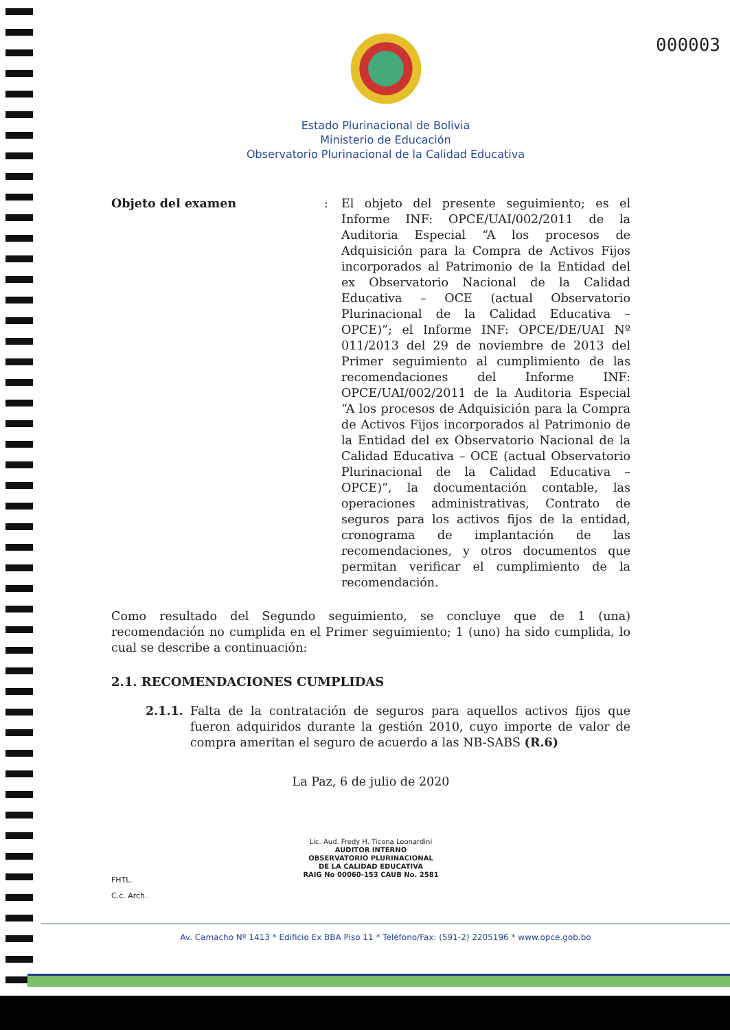000003
Estado Plurinacional de Bolivia
Ministerio de Educación
Observatorio Plurinacional de la Calidad Educativa
Objeto del examen : El objeto del presente seguimiento; es el Informe INF: OPCE/UAI/002/2011 de la Auditoria Especial “A los procesos de Adquisición para la Compra de Activos Fijos incorporados al Patrimonio de la Entidad del ex Observatorio Nacional de la Calidad Educativa – OCE (actual Observatorio Plurinacional de la Calidad Educativa – OPCE)”; el Informe INF: OPCE/DE/UAI Nº 011/2013 del 29 de noviembre de 2013 del Primer seguimiento al cumplimiento de las recomendaciones del Informe INF: OPCE/UAI/002/2011 de la Auditoria Especial “A los procesos de Adquisición para la Compra de Activos Fijos incorporados al Patrimonio de la Entidad del ex Observatorio Nacional de la Calidad Educativa – OCE (actual Observatorio Plurinacional de la Calidad Educativa – OPCE)”, la documentación contable, las operaciones administrativas, Contrato de seguros para los activos fijos de la entidad, cronograma de implantación de las recomendaciones, y otros documentos que permitan verificar el cumplimiento de la recomendación.
Como resultado del Segundo seguimiento, se concluye que de 1 (una) recomendación no cumplida en el Primer seguimiento; 1 (uno) ha sido cumplida, lo cual se describe a continuación:
2.1. RECOMENDACIONES CUMPLIDAS
2.1.1. Falta de la contratación de seguros para aquellos activos fijos que fueron adquiridos durante la gestión 2010, cuyo importe de valor de compra ameritan el seguro de acuerdo a las NB-SABS (R.6)
La Paz, 6 de julio de 2020
Lic. Aud. Fredy H. Ticona Leonardini
AUDITOR INTERNO
OBSERVATORIO PLURINACIONAL
DE LA CALIDAD EDUCATIVA
RAIG No 00060-153 CAUB No. 2581
FHTL.
C.c. Arch.
Av. Camacho Nº 1413 * Edificio Ex BBA Piso 11 * Teléfono/Fax: (591-2) 2205196 * www.opce.gob.bo